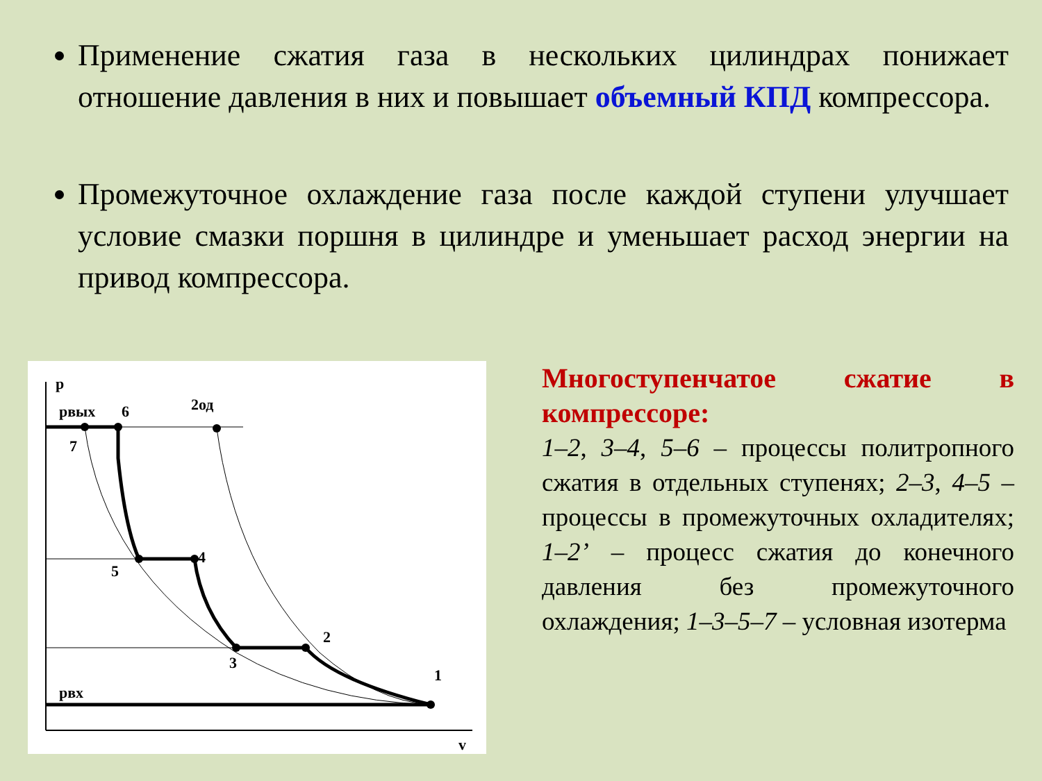Применение сжатия газа в нескольких цилиндрах понижает отношение давления в них и повышает объемный КПД компрессора.
Промежуточное охлаждение газа после каждой ступени улучшает условие смазки поршня в цилиндре и уменьшает расход энергии на привод компрессора.
p
pвых
6
2од
7
5
4
3
2
1
pвх
v
Многоступенчатое сжатие в компрессоре:
1–2, 3–4, 5–6 – процессы политропного сжатия в отдельных ступенях; 2–3, 4–5 – процессы в промежуточных охладителях; 1–2’ – процесс сжатия до конечного давления без промежуточного охлаждения; 1–3–5–7 – условная изотерма